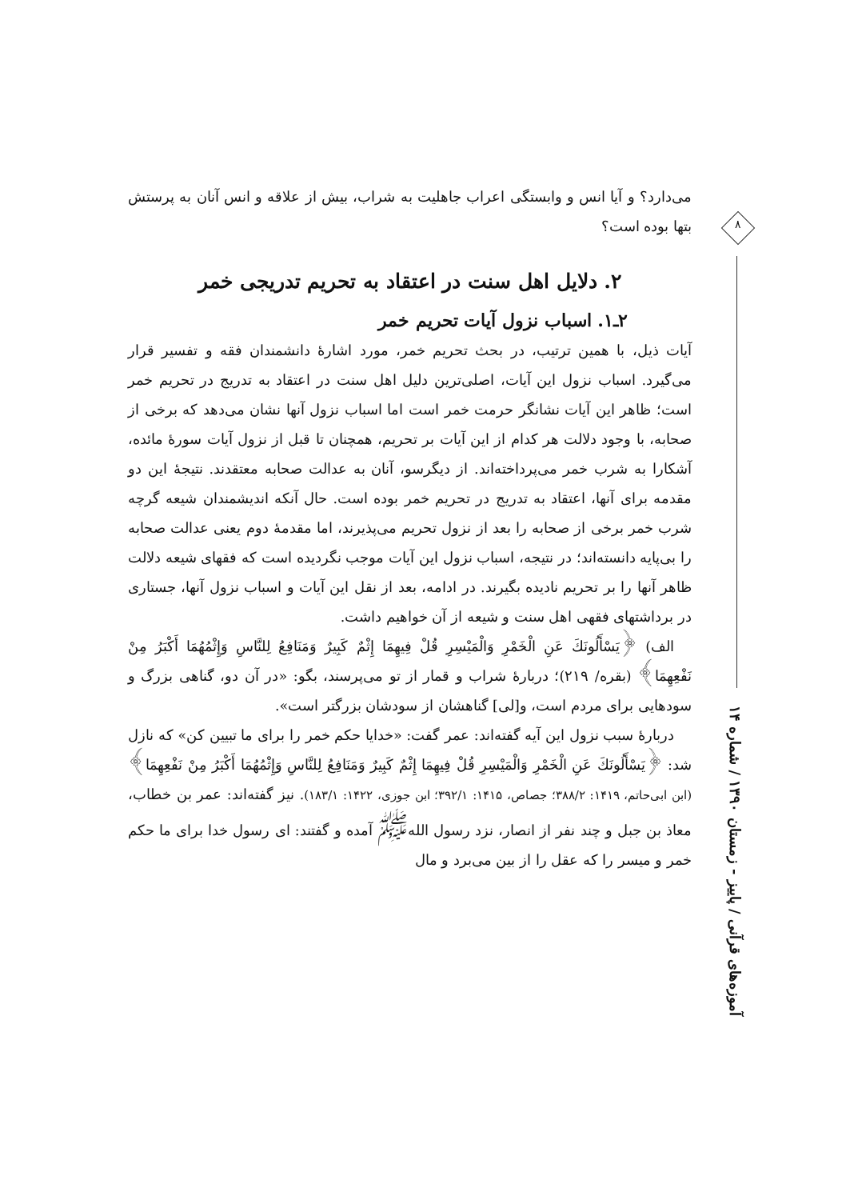۸
آموزه‌های قرآنی / پاییز - زمستان ۱۳۹۰ / شماره ۱۴
می‌دارد؟ و آیا انس و وابستگی اعراب جاهلیت به شراب، بیش از علاقه و انس آنان به پرستش بتها بوده است؟
۲. دلایل اهل سنت در اعتقاد به تحریم تدریجی خمر
۲ـ۱. اسباب نزول آیات تحریم خمر
آیات ذیل، با همین ترتیب، در بحث تحریم خمر، مورد اشارهٔ دانشمندان فقه و تفسیر قرار می‌گیرد. اسباب نزول این آیات، اصلی‌ترین دلیل اهل سنت در اعتقاد به تدریج در تحریم خمر است؛ ظاهر این آیات نشانگر حرمت خمر است اما اسباب نزول آنها نشان می‌دهد که برخی از صحابه، با وجود دلالت هر کدام از این آیات بر تحریم، همچنان تا قبل از نزول آیات سورهٔ مائده، آشکارا به شرب خمر می‌پرداخته‌اند. از دیگرسو، آنان به عدالت صحابه معتقدند. نتیجهٔ این دو مقدمه برای آنها، اعتقاد به تدریج در تحریم خمر بوده است. حال آنکه اندیشمندان شیعه گرچه شرب خمر برخی از صحابه را بعد از نزول تحریم می‌پذیرند، اما مقدمهٔ دوم یعنی عدالت صحابه را بی‌پایه دانسته‌اند؛ در نتیجه، اسباب نزول این آیات موجب نگردیده است که فقهای شیعه دلالت ظاهر آنها را بر تحریم نادیده بگیرند. در ادامه، بعد از نقل این آیات و اسباب نزول آنها، جستاری در برداشتهای فقهی اهل سنت و شیعه از آن خواهیم داشت.
الف) ﴿یَسْأَلُونَكَ عَنِ الْخَمْرِ وَالْمَیْسِرِ قُلْ فِیهِمَا إِثْمٌ كَبِیرٌ وَمَنَافِعُ لِلنَّاسِ وَإِثْمُهُمَا أَكْبَرُ مِنْ نَفْعِهِمَا﴾ (بقره/ ۲۱۹)؛ دربارهٔ شراب و قمار از تو می‌پرسند، بگو: «در آن دو، گناهی بزرگ و سودهایی برای مردم است، و[لی] گناهشان از سودشان بزرگتر است».
دربارهٔ سبب نزول این آیه گفته‌اند: عمر گفت: «خدایا حکم خمر را برای ما تبیین کن» که نازل شد: ﴿یَسْأَلُونَكَ عَنِ الْخَمْرِ وَالْمَیْسِرِ قُلْ فِیهِمَا إِثْمٌ كَبِیرٌ وَمَنَافِعُ لِلنَّاسِ وَإِثْمُهُمَا أَكْبَرُ مِنْ نَفْعِهِمَا﴾ (ابن ابی‌حاتم، ۱۴۱۹: ۳۸۸/۲؛ جصاص، ۱۴۱۵: ۳۹۲/۱؛ ابن جوزی، ۱۴۲۲: ۱۸۳/۱). نیز گفته‌اند: عمر بن خطاب، معاذ بن جبل و چند نفر از انصار، نزد رسول الله<sup>ﷺ</sup> آمده و گفتند: ای رسول خدا برای ما حکم خمر و میسر را که عقل را از بین می‌برد و مال